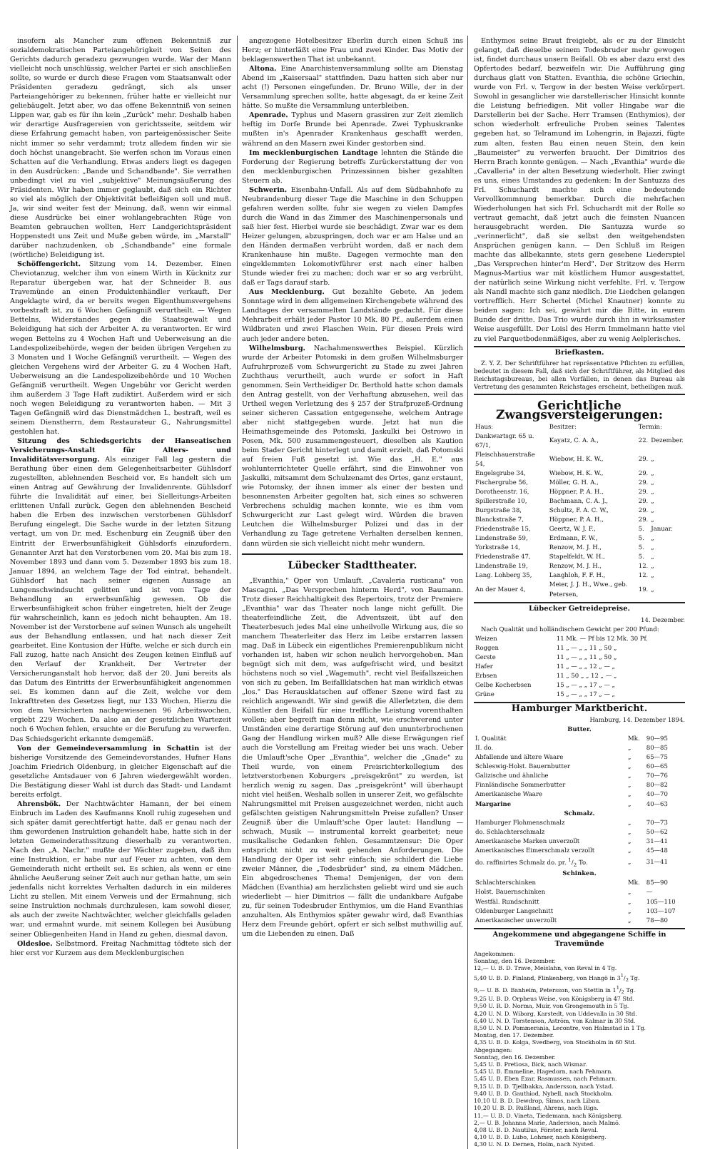insofern als Mancher zum offenen Bekenntniß zur sozialdemokratischen Parteiangehörigkeit von Seiten des Gerichts dadurch geradezu gezwungen wurde. War der Mann vielleicht noch unschlüssig, welcher Partei er sich anschließen sollte, so wurde er durch diese Fragen vom Staatsanwalt oder Präsidenten geradezu gedrängt, sich als unser Parteiangehöriger zu bekennen, früher hatte er vielleicht nur geliebäugelt. Jetzt aber, wo das offene Bekenntniß von seinen Lippen war, gab es für ihn kein „Zurück" mehr. Deshalb haben wir derartige Ausfragereien von gerichtsseite, seitdem wir diese Erfahrung gemacht haben, von parteigenössischer Seite nicht immer so sehr verdammt; trotz alledem finden wir sie doch höchst unangebracht. Sie werfen schon im Voraus einen Schatten auf die Verhandlung. Etwas anders liegt es dagegen in den Ausdrücken: „Bande und Schandbande". Sie verrathen unbedingt viel zu viel „subjektive" Meinungsäußerung des Präsidenten. Wir haben immer geglaubt, daß sich ein Richter so viel als möglich der Objektivität befleißigen soll und muß. Ja, wir sind weiter fest der Meinung, daß, wenn wir einmal diese Ausdrücke bei einer wohlangebrachten Rüge von Beamten gebrauchen wollten, Herr Landgerichtspräsident Hoppenstedt uns Zeit und Muße geben würde, im „Marstall" darüber nachzudenken, ob „Schandbande" eine formale (wörtliche) Beleidigung ist.
Schöffengericht. Sitzung vom 14. Dezember. Einen Cheviotanzug, welcher ihm von einem Wirth in Kücknitz zur Reparatur übergeben war, hat der Schneider B. aus Travemünde an einen Produktenhändler verkauft. Der Angeklagte wird, da er bereits wegen Eigenthumsvergehens vorbestraft ist, zu 6 Wochen Gefängniß verurtheilt. — Wegen Bettelns, Widerstandes gegen die Staatsgewalt und Beleidigung hat sich der Arbeiter A. zu verantworten. Er wird wegen Bettelns zu 4 Wochen Haft und Ueberweisung an die Landespolizeibehörde, wegen der beiden übrigen Vergehen zu 3 Monaten und 1 Woche Gefängniß verurtheilt. — Wegen des gleichen Vergehens wird der Arbeiter G. zu 4 Wochen Haft, Ueberweisung an die Landespolizeibehörde und 10 Wochen Gefängniß verurtheilt. Wegen Ungebühr vor Gericht werden ihm außerdem 3 Tage Haft zudiktirt. Außerdem wird er sich noch wegen Beleidigung zu verantworten haben. — Mit 3 Tagen Gefängniß wird das Dienstmädchen L. bestraft, weil es seinem Dienstherrn, dem Restaurateur G., Nahrungsmittel gestohlen hat.
Sitzung des Schiedsgerichts der Hanseatischen Versicherungs-Anstalt für Alters- und Invaliditätsversorgung. Als einziger Fall lag gestern die Berathung über einen dem Gelegenheitsarbeiter Gühlsdorf zugestellten, ablehnenden Bescheid vor. Es handelt sich um einen Antrag auf Gewährung der Invalidenrente. Gühlsdorf führte die Invalidität auf einer, bei Sielleitungs-Arbeiten erlittenen Unfall zurück. Gegen den ablehnenden Bescheid haben die Erben des inzwischen verstorbenen Gühlsdorf Berufung eingelegt. Die Sache wurde in der letzten Sitzung vertagt, um von Dr. med. Eschenburg ein Zeugniß über den Eintritt der Erwerbsunfähigkeit Gühlsdorfs einzufordern. Genannter Arzt hat den Verstorbenen vom 20. Mai bis zum 18. November 1893 und dann vom 5. Dezember 1893 bis zum 18. Januar 1894, an welchem Tage der Tod eintrat, behandelt. Gühlsdorf hat nach seiner eigenen Aussage an Lungenschwindsucht gelitten und ist vom Tage der Behandlung an erwerbsunfähig gewesen. Ob die Erwerbsunfähigkeit schon früher eingetreten, hielt der Zeuge für wahrscheinlich, kann es jedoch nicht behaupten. Am 18. November ist der Verstorbene auf seinen Wunsch als ungeheilt aus der Behandlung entlassen, und hat nach dieser Zeit gearbeitet. Eine Kontusion der Hüfte, welche er sich durch ein Fall zuzog, hatte nach Ansicht des Zeugen keinen Einfluß auf den Verlauf der Krankheit. Der Vertreter der Versicherunganstalt hob hervor, daß der 20. Juni bereits als das Datum des Eintritts der Erwerbsunfähigkeit angenommen sei. Es kommen dann auf die Zeit, welche vor dem Inkrafttreten des Gesetzes liegt, nur 133 Wochen. Hierzu die von dem Versicherten nachgewiesenen 96 Arbeitswochen, ergiebt 229 Wochen. Da also an der gesetzlichen Wartezeit noch 6 Wochen fehlen, ersuchte er die Berufung zu verwerfen. Das Schiedsgericht erkannte demgemäß.
Von der Gemeindeversammlung in Schattin ist der bisherige Vorsitzende des Gemeindevorstandes, Hufner Hans Joachim Friedrich Oldenburg, in gleicher Eigenschaft auf die gesetzliche Amtsdauer von 6 Jahren wiedergewählt worden. Die Bestätigung dieser Wahl ist durch das Stadt- und Landamt bereits erfolgt.
Ahrensbök. Der Nachtwächter Hamann, der bei einem Einbruch im Laden des Kaufmanns Knoll ruhig zugesehen und sich später damit gerechtfertigt hatte, daß er genau nach der ihm gewordenen Instruktion gehandelt habe, hatte sich in der letzten Gemeinderathssitzung dieserhalb zu verantworten. Nach den „A. Nachr." mußte der Wächter zugeben, daß ihm eine Instruktion, er habe nur auf Feuer zu achten, von dem Gemeinderath nicht ertheilt sei. Es schien, als wenn er eine ähnliche Aeußerung seiner Zeit auch nur gethan hatte, um sein jedenfalls nicht korrektes Verhalten dadurch in ein milderes Licht zu stellen. Mit einem Verweis und der Ermahnung, sich seine Instruktion nochmals durchzulesen, kam sowohl dieser, als auch der zweite Nachtwächter, welcher gleichfalls geladen war, und ermahnt wurde, mit seinem Kollegen bei Ausübung seiner Obliegenheiten Hand in Hand zu gehen, diesmal davon.
Oldesloe. Selbstmord. Freitag Nachmittag tödtete sich der hier erst vor Kurzem aus dem Mecklenburgischen
angezogene Hotelbesitzer Eberlin durch einen Schuß ins Herz; er hinterläßt eine Frau und zwei Kinder. Das Motiv der beklagenswerthen That ist unbekannt.
Altona. Eine Anarchistenversammlung sollte am Dienstag Abend im „Kaisersaal" stattfinden. Dazu hatten sich aber nur acht (!) Personen eingefunden. Dr. Bruno Wille, der in der Versammlung sprechen sollte, hatte abgesagt, da er keine Zeit hätte. So mußte die Versammlung unterbleiben.
Apenrade. Typhus und Masern grassiren zur Zeit ziemlich heftig im Dorfe Brunde bei Apenrade. Zwei Typhuskranke mußten in's Apenrader Krankenhaus geschafft werden, während an den Masern zwei Kinder gestorben sind.
Im mecklenburgischen Landtage lehnten die Stände die Forderung der Regierung betreffs Zurückerstattung der von den mecklenburgischen Prinzessinnen bisher gezahlten Steuern ab.
Schwerin. Eisenbahn-Unfall. Als auf dem Südbahnhofe zu Neubrandenburg dieser Tage die Maschine in den Schuppen gefahren werden sollte, fuhr sie wegen zu vielen Dampfes durch die Wand in das Zimmer des Maschinenpersonals und saß hier fest. Hierbei wurde sie beschädigt. Zwar war es dem Heizer gelungen, abzuspringen, doch war er am Halse und an den Händen dermaßen verbrüht worden, daß er nach dem Krankenhause hin mußte. Dagegen vermochte man den eingeklemmten Lokomotivführer erst nach einer halben Stunde wieder frei zu machen; doch war er so arg verbrüht, daß er Tags darauf starb.
Aus Mecklenburg. Gut bezahlte Gebete. An jedem Sonntage wird in dem allgemeinen Kirchengebete während des Landtages der versammelten Landstände gedacht. Für diese Mehrarbeit erhält jeder Pastor 10 Mk. 80 Pf., außerdem einen Wildbraten und zwei Flaschen Wein. Für diesen Preis wird auch jeder andere beten.
Wilhelmsburg. Nachahmenswerthes Beispiel. Kürzlich wurde der Arbeiter Potomski in dem großen Wilhelmsburger Aufruhrprozeß vom Schwurgericht zu Stade zu zwei Jahren Zuchthaus verurtheilt, auch wurde er sofort in Haft genommen. Sein Vertheidiger Dr. Berthold hatte schon damals den Antrag gestellt, von der Verhaftung abzusehen, weil das Urtheil wegen Verletzung des § 257 der Strafprozeß-Ordnung seiner sicheren Cassation entgegensehe, welchem Antrage aber nicht stattgegeben wurde. Jetzt hat nun die Heimathsgemeinde des Potomski, Jaskulki bei Ostrowo in Posen, Mk. 500 zusammengesteuert, dieselben als Kaution beim Stader Gericht hinterlegt und damit erzielt, daß Potomski auf freien Fuß gesetzt ist. Wie das „H. E." aus wohlunterrichteter Quelle erfährt, sind die Einwohner von Jaskulki, mitsammt dem Schulzenamt des Ortes, ganz erstaunt, wie Potomsky, der ihnen immer als einer der besten und besonnensten Arbeiter gegolten hat, sich eines so schweren Verbrechens schuldig machen konnte, wie es ihm vom Schwurgericht zur Last gelegt wird. Würden die braven Leutchen die Wilhelmsburger Polizei und das in der Verhandlung zu Tage getretene Verhalten derselben kennen, dann würden sie sich vielleicht nicht mehr wundern.
Lübecker Stadttheater.
„Evanthia," Oper von Umlauft. „Cavaleria rusticana" von Mascagni. „Das Versprechen hinterm Herd", von Baumann. Trotz dieser Reichhaltigkeit des Repertoirs, trotz der Premiere „Evanthia" war das Theater noch lange nicht gefüllt. Die theaterfeindliche Zeit, die Adventszeit, übt auf den Theaterbesuch jedes Mal eine unheilvolle Wirkung aus, die so manchem Theaterleiter das Herz im Leibe erstarren lassen mag. Daß in Lübeck ein eigentliches Premierenpublikum nicht vorhanden ist, haben wir schon neulich hervorgehoben. Man begnügt sich mit dem, was aufgefrischt wird, und besitzt höchstens noch so viel „Wagemuth", recht viel Beifallszeichen von sich zu geben. Im Beifallklatschen hat man wirklich etwas „los." Das Herausklatschen auf offener Szene wird fast zu reichlich angewandt. Wir sind gewiß die Allerletzten, die dem Künstler den Beifall für eine treffliche Leistung vorenthalten wollen; aber begreift man denn nicht, wie erschwerend unter Umständen eine derartige Störung auf den ununterbrochenen Gang der Handlung wirken muß? Alle diese Erwägungen rief auch die Vorstellung am Freitag wieder bei uns wach. Ueber die Umlauft'sche Oper „Evanthia", welcher die „Gnade" zu Theil wurde, von einem Preisrichterkollegium des letztverstorbenen Koburgers „preisgekrönt" zu werden, ist herzlich wenig zu sagen. Das „preisgekrönt" will überhaupt nicht viel heißen. Weshalb sollen in unserer Zeit, wo gefälschte Nahrungsmittel mit Preisen ausgezeichnet werden, nicht auch gefälschten geistigen Nahrungsmitteln Preise zufallen? Unser Zeugniß über die Umlauft'sche Oper lautet: Handlung — schwach, Musik — instrumental korrekt gearbeitet; neue musikalische Gedanken fehlen. Gesammtzensur: Die Oper entspricht nicht zu weit gehenden Anforderungen. Die Handlung der Oper ist sehr einfach; sie schildert die Liebe zweier Männer, die „Todesbrüder" sind, zu einem Mädchen. Ein abgedroschenes Thema! Demjenigen, der von dem Mädchen (Evanthia) am herzlichsten geliebt wird und sie auch wiederliebt — hier Dimitrios — fällt die undankbare Aufgabe zu, für seinen Todesbruder Enthymios, um die Hand Evanthias anzuhalten. Als Enthymios später gewahr wird, daß Evanthias Herz dem Freunde gehört, opfert er sich selbst muthwillig auf, um die Liebenden zu einen. Daß
Enthymos seine Braut freigiebt, als er zu der Einsicht gelangt, daß dieselbe seinem Todesbruder mehr gewogen ist, findet durchaus unsern Beifall. Ob es aber dazu erst des Opfertodes bedarf, bezweifeln wir. Die Aufführung ging durchaus glatt von Statten. Evanthia, die schöne Griechin, wurde von Frl. v. Tergow in der besten Weise verkörpert. Sowohl in gesanglicher wie darstellerischer Hinsicht konnte die Leistung befriedigen. Mit voller Hingabe war die Darstellerin bei der Sache. Herr Tramsen (Enthymios), der schon wiederholt erfreuliche Proben seines Talentes gegeben hat, so Telramund im Lohengrin, in Bajazzi, fügte zum alten, festen Bau einen neuen Stein, den kein „Baumeister" zu verwerfen braucht. Der Dimitrios des Herrn Brach konnte genügen. — Nach „Evanthia" wurde die „Cavalleria" in der alten Besetzung wiederholt. Hier zwingt es uns, eines Umstandes zu gedenken: In der Santuzza des Frl. Schuchardt machte sich eine bedeutende Vervollkommnung bemerkbar. Durch die mehrfachen Wiederholungen hat sich Frl. Schuchardt mit der Rolle so vertraut gemacht, daß jetzt auch die feinsten Nuancen herausgebracht werden. Die Santuzza wurde so „verinnerlicht", daß sie selbst den weitgehendsten Ansprüchen genügen kann. — Den Schluß im Reigen machte das allbekannte, stets gern gesehene Liederspiel „Das Versprechen hinter'm Herd". Der Stritzow des Herrn Magnus-Martius war mit köstlichem Humor ausgestattet, der natürlich seine Wirkung nicht verfehlte. Frl. v. Tergow als Nandl machte sich ganz niedlich. Die Liedchen gelangen vortrefflich. Herr Schertel (Michel Knautner) konnte zu beiden sagen: Ich sei, gewährt mir die Bitte, in eurem Bunde der dritte. Das Trio wurde durch ihn in wirksamster Weise ausgefüllt. Der Loisl des Herrn Immelmann hatte viel zu viel Parquetbodenmäßiges, aber zu wenig Aelplerisches.
Briefkasten.
Z. Y. Z. Der Schriftführer hat repräsentative Pflichten zu erfüllen, bedeutet in diesem Fall, daß sich der Schriftführer, als Mitglied des Reichstagsbureaus, bei allen Vorfällen, in denen das Bureau als Vertretung des gesammten Reichstages erscheint, betheiligen muß.
Gerichtliche Zwangsversteigerungen:
| Haus: | Besitzer: | Termin: | |
| --- | --- | --- | --- |
| Dankwartsgr. 65 u. 67/1, | Kayatz, C. A. A., | 22. | Dezember. |
| Fleischhauerstraße 54, | Wiebow, H. K. W., | 29. | „ |
| Engelsgrube 34, | Wiebow, H. K. W., | 29. | „ |
| Fischergrube 56, | Möller, G. H. A., | 29. | „ |
| Dorotheenstr. 16, | Höppner, P. A. H., | 29. | „ |
| Spillerstraße 10, | Bachmann, C. A. J., | 29. | „ |
| Burgstraße 38, | Schultz, F. A. C. W., | 29. | „ |
| Blanckstraße 7, | Höppner, P. A. H., | 29. | „ |
| Friedenstraße 15, | Geertz, W. J. F., | 5. | Januar. |
| Lindenstraße 59, | Erdmann, F. W., | 5. | „ |
| Yorkstraße 14, | Renzow, M. J. H., | 5. | „ |
| Friedenstraße 47, | Stapelfeldt, W. H., | 5. | „ |
| Lindenstraße 19, | Renzow, M. J. H., | 12. | „ |
| Lang. Lohberg 35, | Langhloh, F. F. H., | 12. | „ |
| An der Mauer 4, | Meier, J. J. H., Wwe., geb. Petersen, | 19. | „ |
Lübecker Getreidepreise.
14. Dezember.
Nach Qualität und holländischem Gewicht per 200 Pfund:
| Weizen | 11 Mk. — Pf bis 12 Mk. 30 Pf. |
| Roggen | 11 „ — „ „ 11 „ 50 „ |
| Gerste | 11 „ — „ „ 11 „ 50 „ |
| Hafer | 11 „ — „ „ 12 „ — „ |
| Erbsen | 11 „ 50 „ „ 12 „ — „ |
| Gelbe Kocherbsen | 15 „ — „ „ 17 „ — „ |
| Grüne | 15 „ — „ „ 17 „ — „ |
Hamburger Marktbericht.
Hamburg, 14. Dezember 1894.
| Butter. | | |
| --- | --- | --- |
| I. Qualität | Mk. | 90—95 |
| II. do. | „ | 80—85 |
| Abfallende und ältere Waare | „ | 65—75 |
| Schleswig-Holst. Bauernbutter | „ | 60—65 |
| Galizische und ähnliche | „ | 70—76 |
| Finnländische Sommerbutter | „ | 80—82 |
| Amerikanische Waare | „ | 40—70 |
| Margarine | „ | 40—63 |
| Schmalz. | | |
| Hamburger Flohmenschmalz | „ | 70—73 |
| do. Schlachterschmalz | „ | 50—62 |
| Amerikanische Marken unverzollt | „ | 31—41 |
| Amerikanisches Eimerschmalz verzollt | „ | 45—48 |
| do. raffinirtes Schmalz do. pr. 1/2 To. | „ | 31—41 |
| Schinken. | | |
| Schlachterschinken | Mk. | 85—90 |
| Holst. Bauernschinken | „ | — |
| Westfäl. Rundschnitt | „ | 105—110 |
| Oldenburger Langschnitt | „ | 103—107 |
| Amerikanischer unverzollt | „ | 78—80 |
Angekommene und abgegangene Schiffe in Travemünde
Angekommen:
Sonntag, den 16. Dezember.
12,— U. B. D. Trave, Meislahn, von Reval in 4 Tg.
5,40 U. B. D. Finland, Flinkenberg, von Hangö in 31/2 Tg.
9,— U. B. D. Banheim, Petersson, von Stettin in 11/2 Tg.
9,25 U. B. D. Orpheus Weise, von Königsberg in 47 Std.
9,50 U. R. D. Norma, Muir, von Grongemouth in 5 Tg.
4,20 U. N. D. Wiborg, Karstedt, von Uddevalla in 30 Std.
6,40 U. N. D. Torstenson, Aström, von Kalmar in 30 Std.
8,50 U. N. D. Pommerania, Lecontre, von Halmstad in 1 Tg.
Montag, den 17. Dezember.
4,35 U. B. D. Kolga, Svedberg, von Stockholm in 60 Std.
Abgegangen:
Sonntag, den 16. Dezember.
5,45 U. B. Pretiosa, Bick, nach Wismar.
5,45 U. B. Emmeline, Hagedorn, nach Fehmarn.
5,45 U. B. Eben Ezar, Rasmussen, nach Fehmarn.
9,15 U. B. D. Tjellbakka, Andersson, nach Ystad.
9,40 U. B. D. Gauthiod, Nybell, nach Stockholm.
10,10 U. B. D. Dewdrop, Simos, nach Libau.
10,20 U. B. D. Rußland, Ahrens, nach Riga.
11,— U. B. D. Vineta, Tiedemann, nach Königsberg.
2,— U. B. Johanna Marie, Andersson, nach Malmö.
4,08 U. B. D. Nautilus, Förster, nach Reval.
4,10 U. B. D. Lubo, Lohmer, nach Königsberg.
4,30 U. N. D. Dernen, Holm, nach Nysted.